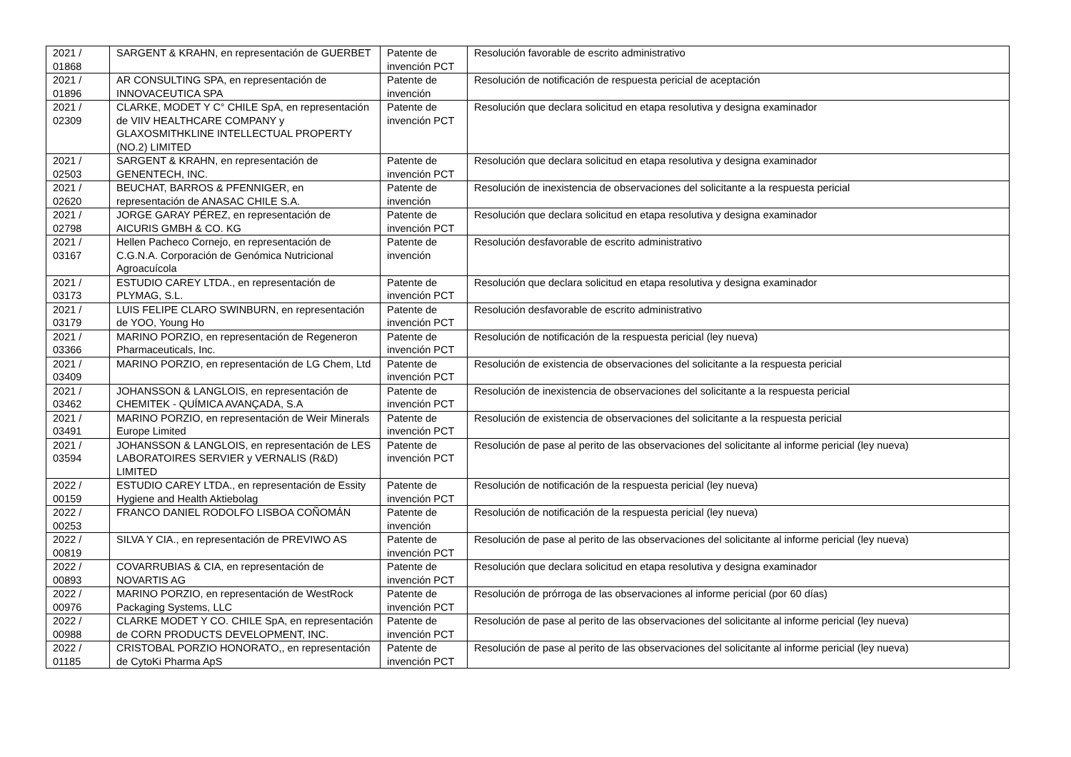| 2021 / 01868 | SARGENT & KRAHN, en representación de GUERBET | Patente de invención PCT | Resolución favorable de escrito administrativo |
| 2021 / 01896 | AR CONSULTING SPA, en representación de INNOVACEUTICA SPA | Patente de invención | Resolución de notificación de respuesta pericial de aceptación |
| 2021 / 02309 | CLARKE, MODET Y C° CHILE SpA, en representación de VIIV HEALTHCARE COMPANY y GLAXOSMITHKLINE INTELLECTUAL PROPERTY (NO.2) LIMITED | Patente de invención PCT | Resolución que declara solicitud en etapa resolutiva y designa examinador |
| 2021 / 02503 | SARGENT & KRAHN, en representación de GENENTECH, INC. | Patente de invención PCT | Resolución que declara solicitud en etapa resolutiva y designa examinador |
| 2021 / 02620 | BEUCHAT, BARROS & PFENNIGER, en representación de ANASAC CHILE S.A. | Patente de invención | Resolución de inexistencia de observaciones del solicitante a la respuesta pericial |
| 2021 / 02798 | JORGE GARAY PÉREZ, en representación de AICURIS GMBH & CO. KG | Patente de invención PCT | Resolución que declara solicitud en etapa resolutiva y designa examinador |
| 2021 / 03167 | Hellen Pacheco Cornejo, en representación de C.G.N.A. Corporación de Genómica Nutricional Agroacuícola | Patente de invención | Resolución desfavorable de escrito administrativo |
| 2021 / 03173 | ESTUDIO CAREY LTDA., en representación de PLYMAG, S.L. | Patente de invención PCT | Resolución que declara solicitud en etapa resolutiva y designa examinador |
| 2021 / 03179 | LUIS FELIPE CLARO SWINBURN, en representación de YOO, Young Ho | Patente de invención PCT | Resolución desfavorable de escrito administrativo |
| 2021 / 03366 | MARINO PORZIO, en representación de Regeneron Pharmaceuticals, Inc. | Patente de invención PCT | Resolución de notificación de la respuesta pericial (ley nueva) |
| 2021 / 03409 | MARINO PORZIO, en representación de LG Chem, Ltd | Patente de invención PCT | Resolución de existencia de observaciones del solicitante a la respuesta pericial |
| 2021 / 03462 | JOHANSSON & LANGLOIS, en representación de CHEMITEK - QUÍMICA AVANÇADA, S.A | Patente de invención PCT | Resolución de inexistencia de observaciones del solicitante a la respuesta pericial |
| 2021 / 03491 | MARINO PORZIO, en representación de Weir Minerals Europe Limited | Patente de invención PCT | Resolución de existencia de observaciones del solicitante a la respuesta pericial |
| 2021 / 03594 | JOHANSSON & LANGLOIS, en representación de LES LABORATOIRES SERVIER y VERNALIS (R&D) LIMITED | Patente de invención PCT | Resolución de pase al perito de las observaciones del solicitante al informe pericial (ley nueva) |
| 2022 / 00159 | ESTUDIO CAREY LTDA., en representación de Essity Hygiene and Health Aktiebolag | Patente de invención PCT | Resolución de notificación de la respuesta pericial (ley nueva) |
| 2022 / 00253 | FRANCO DANIEL RODOLFO LISBOA COÑOMÁN | Patente de invención | Resolución de notificación de la respuesta pericial (ley nueva) |
| 2022 / 00819 | SILVA Y CIA., en representación de PREVIWO AS | Patente de invención PCT | Resolución de pase al perito de las observaciones del solicitante al informe pericial (ley nueva) |
| 2022 / 00893 | COVARRUBIAS & CIA, en representación de NOVARTIS AG | Patente de invención PCT | Resolución que declara solicitud en etapa resolutiva y designa examinador |
| 2022 / 00976 | MARINO PORZIO, en representación de WestRock Packaging Systems, LLC | Patente de invención PCT | Resolución de prórroga de las observaciones al informe pericial (por 60 días) |
| 2022 / 00988 | CLARKE MODET Y CO. CHILE SpA, en representación de CORN PRODUCTS DEVELOPMENT, INC. | Patente de invención PCT | Resolución de pase al perito de las observaciones del solicitante al informe pericial (ley nueva) |
| 2022 / 01185 | CRISTOBAL PORZIO HONORATO,, en representación de CytoKi Pharma ApS | Patente de invención PCT | Resolución de pase al perito de las observaciones del solicitante al informe pericial (ley nueva) |